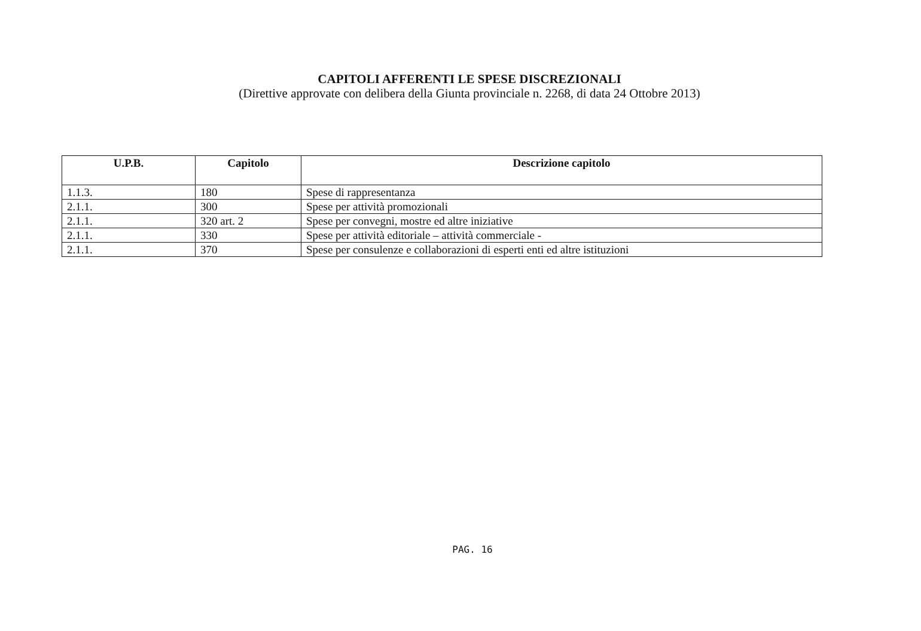CAPITOLI AFFERENTI LE SPESE DISCREZIONALI
(Direttive approvate con delibera della Giunta provinciale n. 2268, di data 24 Ottobre 2013)
| U.P.B. | Capitolo | Descrizione capitolo |
| --- | --- | --- |
| 1.1.3. | 180 | Spese di rappresentanza |
| 2.1.1. | 300 | Spese per attività promozionali |
| 2.1.1. | 320 art. 2 | Spese per convegni, mostre ed altre iniziative |
| 2.1.1. | 330 | Spese per attività editoriale – attività commerciale - |
| 2.1.1. | 370 | Spese per consulenze e collaborazioni di esperti enti ed altre istituzioni |
PAG. 16